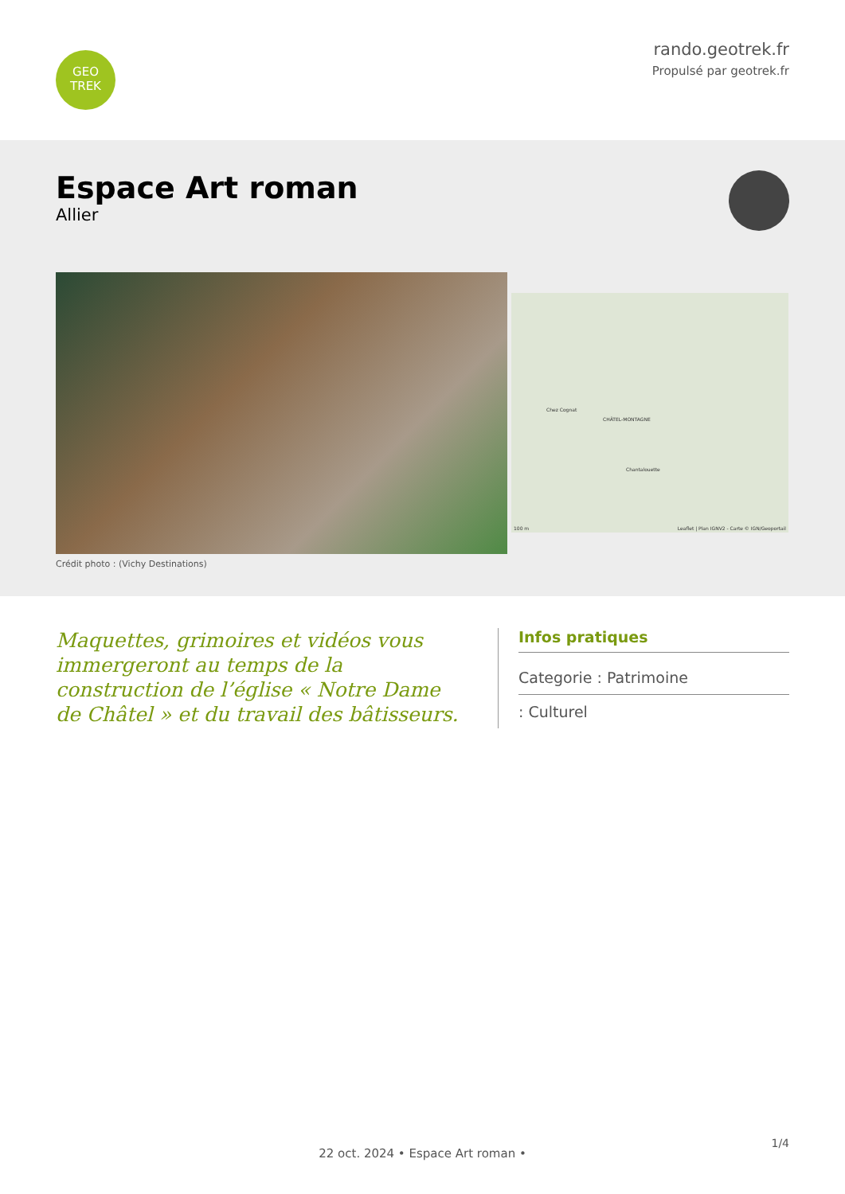GEO
TREK
rando.geotrek.fr
Propulsé par geotrek.fr
Espace Art roman
Allier
Crédit photo : (Vichy Destinations)
CHÂTEL-MONTAGNE
Chez Cognat
Chantalouette
100 m Leaflet | Plan IGNV2 - Carte © IGN/Geoportail
Maquettes, grimoires et vidéos vous immergeront au temps de la construction de l’église « Notre Dame de Châtel » et du travail des bâtisseurs.
Infos pratiques
Categorie : Patrimoine
: Culturel
1/4
22 oct. 2024 • Espace Art roman •